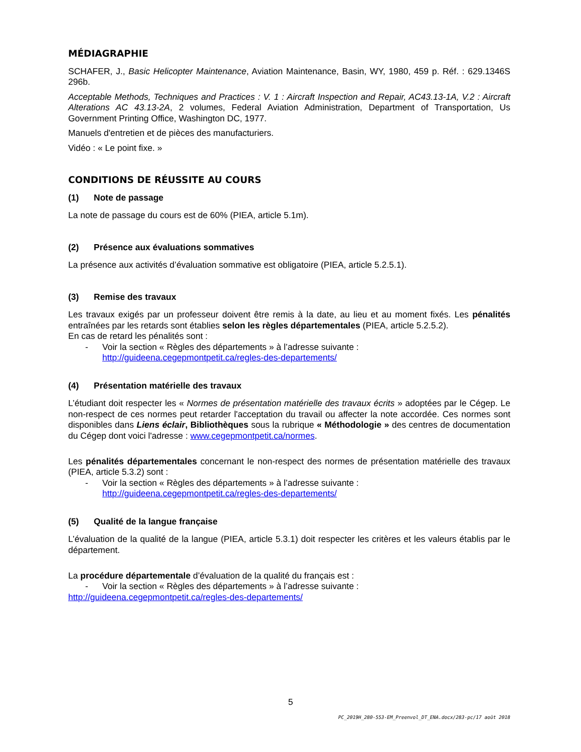MÉDIAGRAPHIE
SCHAFER, J., Basic Helicopter Maintenance, Aviation Maintenance, Basin, WY, 1980, 459 p. Réf. : 629.1346S 296b.
Acceptable Methods, Techniques and Practices : V. 1 : Aircraft Inspection and Repair, AC43.13-1A, V.2 : Aircraft Alterations AC 43.13-2A, 2 volumes, Federal Aviation Administration, Department of Transportation, Us Government Printing Office, Washington DC, 1977.
Manuels d'entretien et de pièces des manufacturiers.
Vidéo : « Le point fixe. »
CONDITIONS DE RÉUSSITE AU COURS
(1) Note de passage
La note de passage du cours est de 60% (PIEA, article 5.1m).
(2) Présence aux évaluations sommatives
La présence aux activités d’évaluation sommative est obligatoire (PIEA, article 5.2.5.1).
(3) Remise des travaux
Les travaux exigés par un professeur doivent être remis à la date, au lieu et au moment fixés. Les pénalités entraînées par les retards sont établies selon les règles départementales (PIEA, article 5.2.5.2).
En cas de retard les pénalités sont :
- Voir la section « Règles des départements » à l’adresse suivante :
http://guideena.cegepmontpetit.ca/regles-des-departements/
(4) Présentation matérielle des travaux
L’étudiant doit respecter les « Normes de présentation matérielle des travaux écrits » adoptées par le Cégep. Le non-respect de ces normes peut retarder l'acceptation du travail ou affecter la note accordée. Ces normes sont disponibles dans Liens éclair, Bibliothèques sous la rubrique « Méthodologie » des centres de documentation du Cégep dont voici l'adresse : www.cegepmontpetit.ca/normes.
Les pénalités départementales concernant le non-respect des normes de présentation matérielle des travaux (PIEA, article 5.3.2) sont :
- Voir la section « Règles des départements » à l’adresse suivante :
http://guideena.cegepmontpetit.ca/regles-des-departements/
(5) Qualité de la langue française
L’évaluation de la qualité de la langue (PIEA, article 5.3.1) doit respecter les critères et les valeurs établis par le département.
La procédure départementale d’évaluation de la qualité du français est :
- Voir la section « Règles des départements » à l’adresse suivante :
http://guideena.cegepmontpetit.ca/regles-des-departements/
5
PC_2019H_280-553-EM_Preenvol_DT_ENA.docx/283-pc/17 août 2018